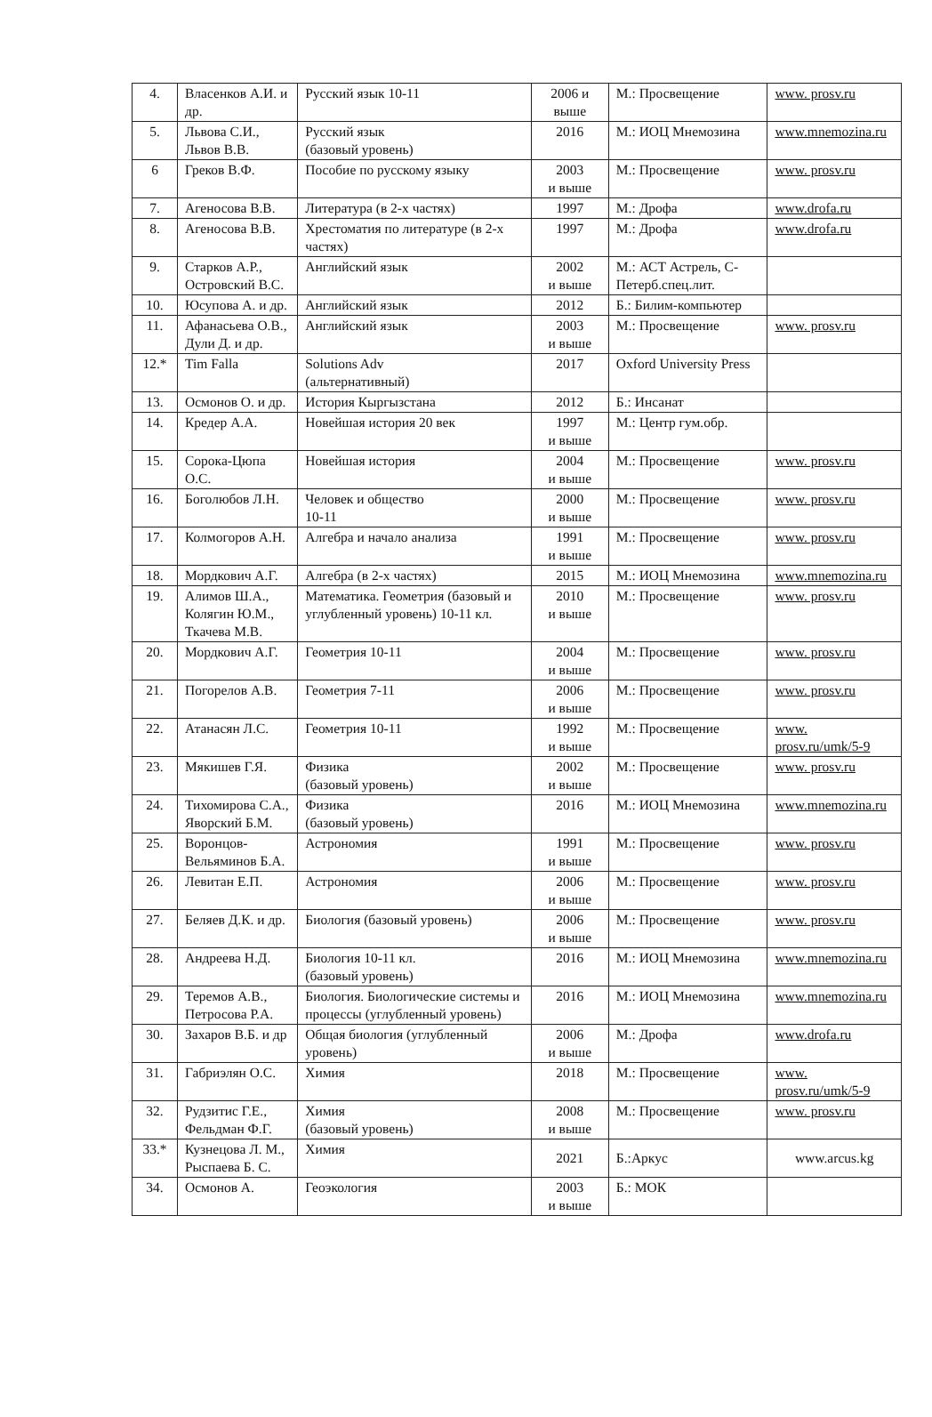| 4. | Власенков А.И. и др. | Русский язык 10-11 | 2006 и выше | М.: Просвещение | www. prosv.ru |
| 5. | Львова С.И., Львов В.В. | Русский язык (базовый уровень) | 2016 | М.: ИОЦ Мнемозина | www.mnemozina.ru |
| 6 | Греков В.Ф. | Пособие по русскому языку | 2003 и выше | М.: Просвещение | www. prosv.ru |
| 7. | Агеносова В.В. | Литература (в 2-х частях) | 1997 | М.: Дрофа | www.drofa.ru |
| 8. | Агеносова В.В. | Хрестоматия по литературе (в 2-х частях) | 1997 | М.: Дрофа | www.drofa.ru |
| 9. | Старков А.Р., Островский В.С. | Английский язык | 2002 и выше | М.: АСТ Астрель, С-Петерб.спец.лит. | |
| 10. | Юсупова А. и др. | Английский язык | 2012 | Б.: Билим-компьютер | |
| 11. | Афанасьева О.В., Дули Д. и др. | Английский язык | 2003 и выше | М.: Просвещение | www. prosv.ru |
| 12.* | Tim Falla | Solutions Adv (альтернативный) | 2017 | Oxford University Press | |
| 13. | Осмонов О. и др. | История Кыргызстана | 2012 | Б.: Инсанат | |
| 14. | Кредер А.А. | Новейшая история 20 век | 1997 и выше | М.: Центр гум.обр. | |
| 15. | Сорока-Цюпа О.С. | Новейшая история | 2004 и выше | М.: Просвещение | www. prosv.ru |
| 16. | Боголюбов Л.Н. | Человек и общество 10-11 | 2000 и выше | М.: Просвещение | www. prosv.ru |
| 17. | Колмогоров А.Н. | Алгебра и начало анализа | 1991 и выше | М.: Просвещение | www. prosv.ru |
| 18. | Мордкович А.Г. | Алгебра (в 2-х частях) | 2015 | М.: ИОЦ Мнемозина | www.mnemozina.ru |
| 19. | Алимов Ш.А., Колягин Ю.М., Ткачева М.В. | Математика. Геометрия (базовый и углубленный уровень) 10-11 кл. | 2010 и выше | М.: Просвещение | www. prosv.ru |
| 20. | Мордкович А.Г. | Геометрия 10-11 | 2004 и выше | М.: Просвещение | www. prosv.ru |
| 21. | Погорелов А.В. | Геометрия 7-11 | 2006 и выше | М.: Просвещение | www. prosv.ru |
| 22. | Атанасян Л.С. | Геометрия 10-11 | 1992 и выше | М.: Просвещение | www. prosv.ru/umk/5-9 |
| 23. | Мякишев Г.Я. | Физика (базовый уровень) | 2002 и выше | М.: Просвещение | www. prosv.ru |
| 24. | Тихомирова С.А., Яворский Б.М. | Физика (базовый уровень) | 2016 | М.: ИОЦ Мнемозина | www.mnemozina.ru |
| 25. | Воронцов-Вельяминов Б.А. | Астрономия | 1991 и выше | М.: Просвещение | www. prosv.ru |
| 26. | Левитан Е.П. | Астрономия | 2006 и выше | М.: Просвещение | www. prosv.ru |
| 27. | Беляев Д.К. и др. | Биология (базовый уровень) | 2006 и выше | М.: Просвещение | www. prosv.ru |
| 28. | Андреева Н.Д. | Биология 10-11 кл. (базовый уровень) | 2016 | М.: ИОЦ Мнемозина | www.mnemozina.ru |
| 29. | Теремов А.В., Петросова Р.А. | Биология. Биологические системы и процессы (углубленный уровень) | 2016 | М.: ИОЦ Мнемозина | www.mnemozina.ru |
| 30. | Захаров В.Б. и др | Общая биология (углубленный уровень) | 2006 и выше | М.: Дрофа | www.drofa.ru |
| 31. | Габриэлян О.С. | Химия | 2018 | М.: Просвещение | www. prosv.ru/umk/5-9 |
| 32. | Рудзитис Г.Е., Фельдман Ф.Г. | Химия (базовый уровень) | 2008 и выше | М.: Просвещение | www. prosv.ru |
| 33.* | Кузнецова Л. М., Рыспаева Б. С. | Химия | 2021 | Б.:Аркус | www.arcus.kg |
| 34. | Осмонов А. | Геоэкология | 2003 и выше | Б.: МОК | |